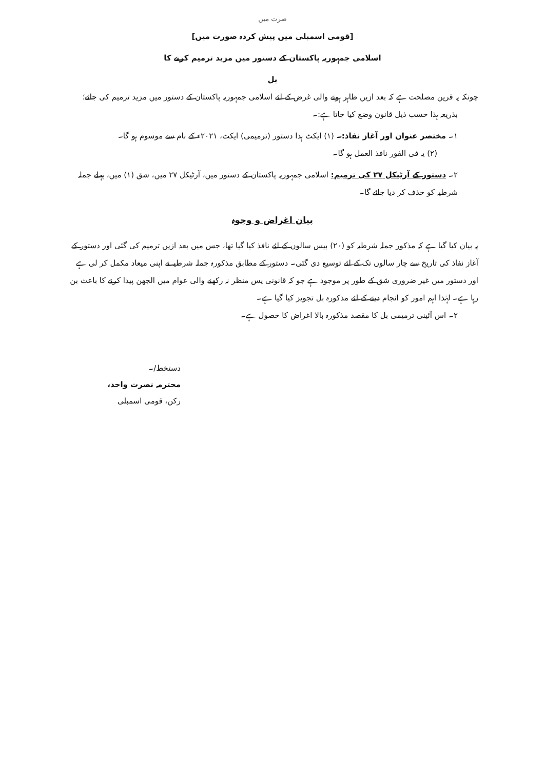صرت میں
[قومی اسمبلی میں پیش کردہ صورت میں]
اسلامی جمہوریہ پاکستان کے دستور میں مزید ترمیم کرنے کا
بل
چونکہ یہ قرین مصلحت ہے کہ بعد ازیں ظاہر ہونے والی غرض کے لئے اسلامی جمہوریہ پاکستان کے دستور میں مزید ترمیم کی جائے؛
بذریعہ ہذا حسب ذیل قانون وضع کیا جاتا ہے:۔
۱۔ مختصر عنوان اور آغاز نفاذ:۔ (۱) ایکٹ ہذا دستور (ترمیمی) ایکٹ، ۲۰۲۱ء کے نام سے موسوم ہو گا۔
(۲) یہ فی الفور نافذ العمل ہو گا۔
۲۔ دستور کے آرٹیکل ۲۷ کی ترمیم: اسلامی جمہوریہ پاکستان کے دستور میں، آرٹیکل ۲۷ میں، شق (۱) میں، پہلے جملہ شرطیہ کو حذف کر دیا جائے گا۔
بیان اغراض و وجوہ
یہ بیان کیا گیا ہے کہ مذکور جملہ شرطیہ کو (۲۰) بیس سالوں کے لئے نافذ کیا گیا تھا، جس میں بعد ازیں ترمیم کی گئی اور دستور کے آغاز نفاذ کی تاریخ سے چار سالوں تک کے لئے توسیع دی گئی۔ دستور کے مطابق مذکورہ جملہ شرطیہ نے اپنی میعاد مکمل کر لی ہے اور دستور میں غیر ضروری شق کے طور پر موجود ہے جو کہ قانونی پس منظر نہ رکھنے والی عوام میں الجھن پیدا کرنے کا باعث بن رہا ہے۔ لہٰذا اہم امور کو انجام دینے کے لئے مذکورہ بل تجویز کیا گیا ہے۔
۲۔ اس آئینی ترمیمی بل کا مقصد مذکورہ بالا اغراض کا حصول ہے۔
دستخط/۔
محترمہ نصرت واحد،
رکن، قومی اسمبلی